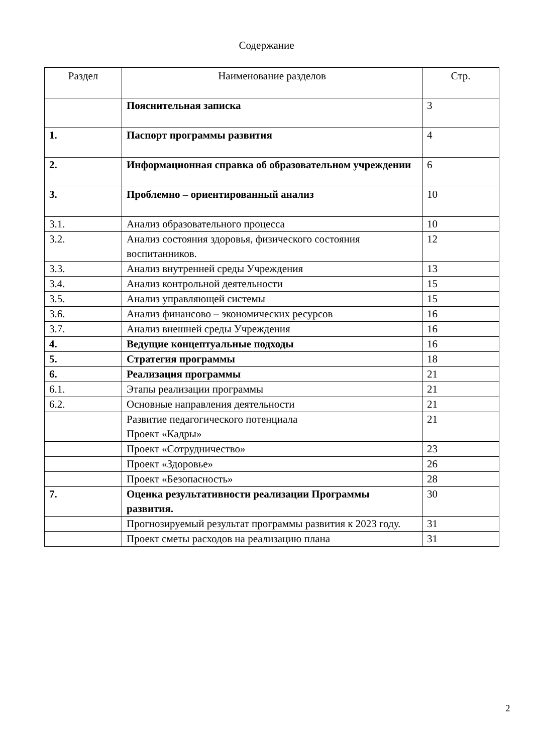Содержание
| Раздел | Наименование разделов | Стр. |
| --- | --- | --- |
| | Пояснительная записка | 3 |
| 1. | Паспорт программы развития | 4 |
| 2. | Информационная справка об образовательном учреждении | 6 |
| 3. | Проблемно – ориентированный анализ | 10 |
| 3.1. | Анализ образовательного процесса | 10 |
| 3.2. | Анализ состояния здоровья, физического состояния воспитанников. | 12 |
| 3.3. | Анализ внутренней среды Учреждения | 13 |
| 3.4. | Анализ контрольной деятельности | 15 |
| 3.5. | Анализ управляющей системы | 15 |
| 3.6. | Анализ финансово – экономических ресурсов | 16 |
| 3.7. | Анализ внешней среды Учреждения | 16 |
| 4. | Ведущие концептуальные подходы | 16 |
| 5. | Стратегия программы | 18 |
| 6. | Реализация программы | 21 |
| 6.1. | Этапы реализации программы | 21 |
| 6.2. | Основные направления деятельности | 21 |
| | Развитие педагогического потенциала Проект «Кадры» | 21 |
| | Проект «Сотрудничество» | 23 |
| | Проект «Здоровье» | 26 |
| | Проект «Безопасность» | 28 |
| 7. | Оценка результативности реализации Программы развития. | 30 |
| | Прогнозируемый результат программы развития к 2023 году. | 31 |
| | Проект сметы расходов на реализацию плана | 31 |
2